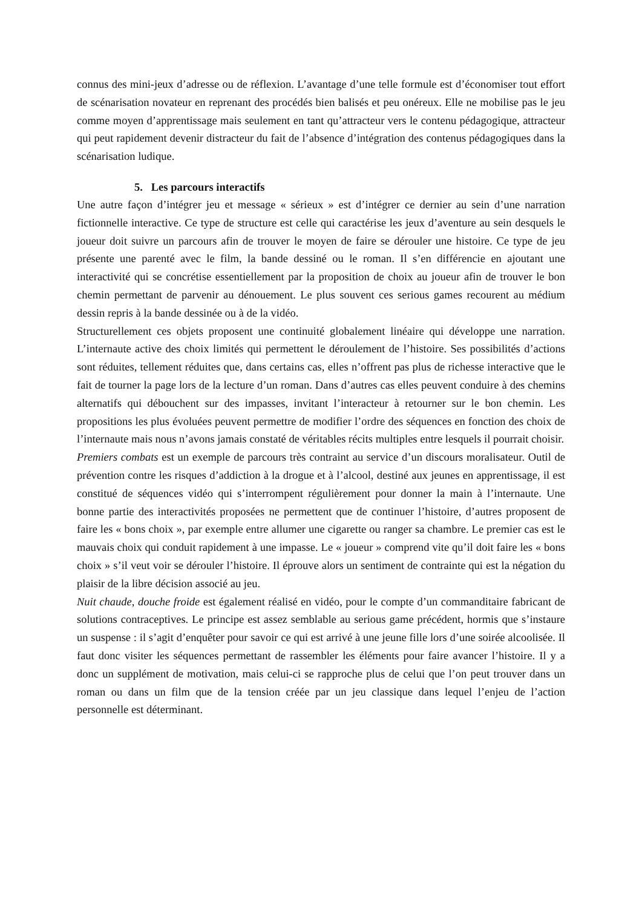connus des mini-jeux d’adresse ou de réflexion. L’avantage d’une telle formule est d’économiser tout effort de scénarisation novateur en reprenant des procédés bien balisés et peu onéreux. Elle ne mobilise pas le jeu comme moyen d’apprentissage mais seulement en tant qu’attracteur vers le contenu pédagogique, attracteur qui peut rapidement devenir distracteur du fait de l’absence d’intégration des contenus pédagogiques dans la scénarisation ludique.
5. Les parcours interactifs
Une autre façon d’intégrer jeu et message « sérieux » est d’intégrer ce dernier au sein d’une narration fictionnelle interactive. Ce type de structure est celle qui caractérise les jeux d’aventure au sein desquels le joueur doit suivre un parcours afin de trouver le moyen de faire se dérouler une histoire. Ce type de jeu présente une parenté avec le film, la bande dessiné ou le roman. Il s’en différencie en ajoutant une interactivité qui se concrétise essentiellement par la proposition de choix au joueur afin de trouver le bon chemin permettant de parvenir au dénouement. Le plus souvent ces serious games recourent au médium dessin repris à la bande dessinée ou à de la vidéo.
Structurellement ces objets proposent une continuité globalement linéaire qui développe une narration. L’internaute active des choix limités qui permettent le déroulement de l’histoire. Ses possibilités d’actions sont réduites, tellement réduites que, dans certains cas, elles n’offrent pas plus de richesse interactive que le fait de tourner la page lors de la lecture d’un roman. Dans d’autres cas elles peuvent conduire à des chemins alternatifs qui débouchent sur des impasses, invitant l’interacteur à retourner sur le bon chemin. Les propositions les plus évoluées peuvent permettre de modifier l’ordre des séquences en fonction des choix de l’internaute mais nous n’avons jamais constaté de véritables récits multiples entre lesquels il pourrait choisir.
Premiers combats est un exemple de parcours très contraint au service d’un discours moralisateur. Outil de prévention contre les risques d’addiction à la drogue et à l’alcool, destiné aux jeunes en apprentissage, il est constitué de séquences vidéo qui s’interrompent régulièrement pour donner la main à l’internaute. Une bonne partie des interactivités proposées ne permettent que de continuer l’histoire, d’autres proposent de faire les « bons choix », par exemple entre allumer une cigarette ou ranger sa chambre. Le premier cas est le mauvais choix qui conduit rapidement à une impasse. Le « joueur » comprend vite qu’il doit faire les « bons choix » s’il veut voir se dérouler l’histoire. Il éprouve alors un sentiment de contrainte qui est la négation du plaisir de la libre décision associé au jeu.
Nuit chaude, douche froide est également réalisé en vidéo, pour le compte d’un commanditaire fabricant de solutions contraceptives. Le principe est assez semblable au serious game précédent, hormis que s’instaure un suspense : il s’agit d’enquêter pour savoir ce qui est arrivé à une jeune fille lors d’une soirée alcoolisée. Il faut donc visiter les séquences permettant de rassembler les éléments pour faire avancer l’histoire. Il y a donc un supplément de motivation, mais celui-ci se rapproche plus de celui que l’on peut trouver dans un roman ou dans un film que de la tension créée par un jeu classique dans lequel l’enjeu de l’action personnelle est déterminant.